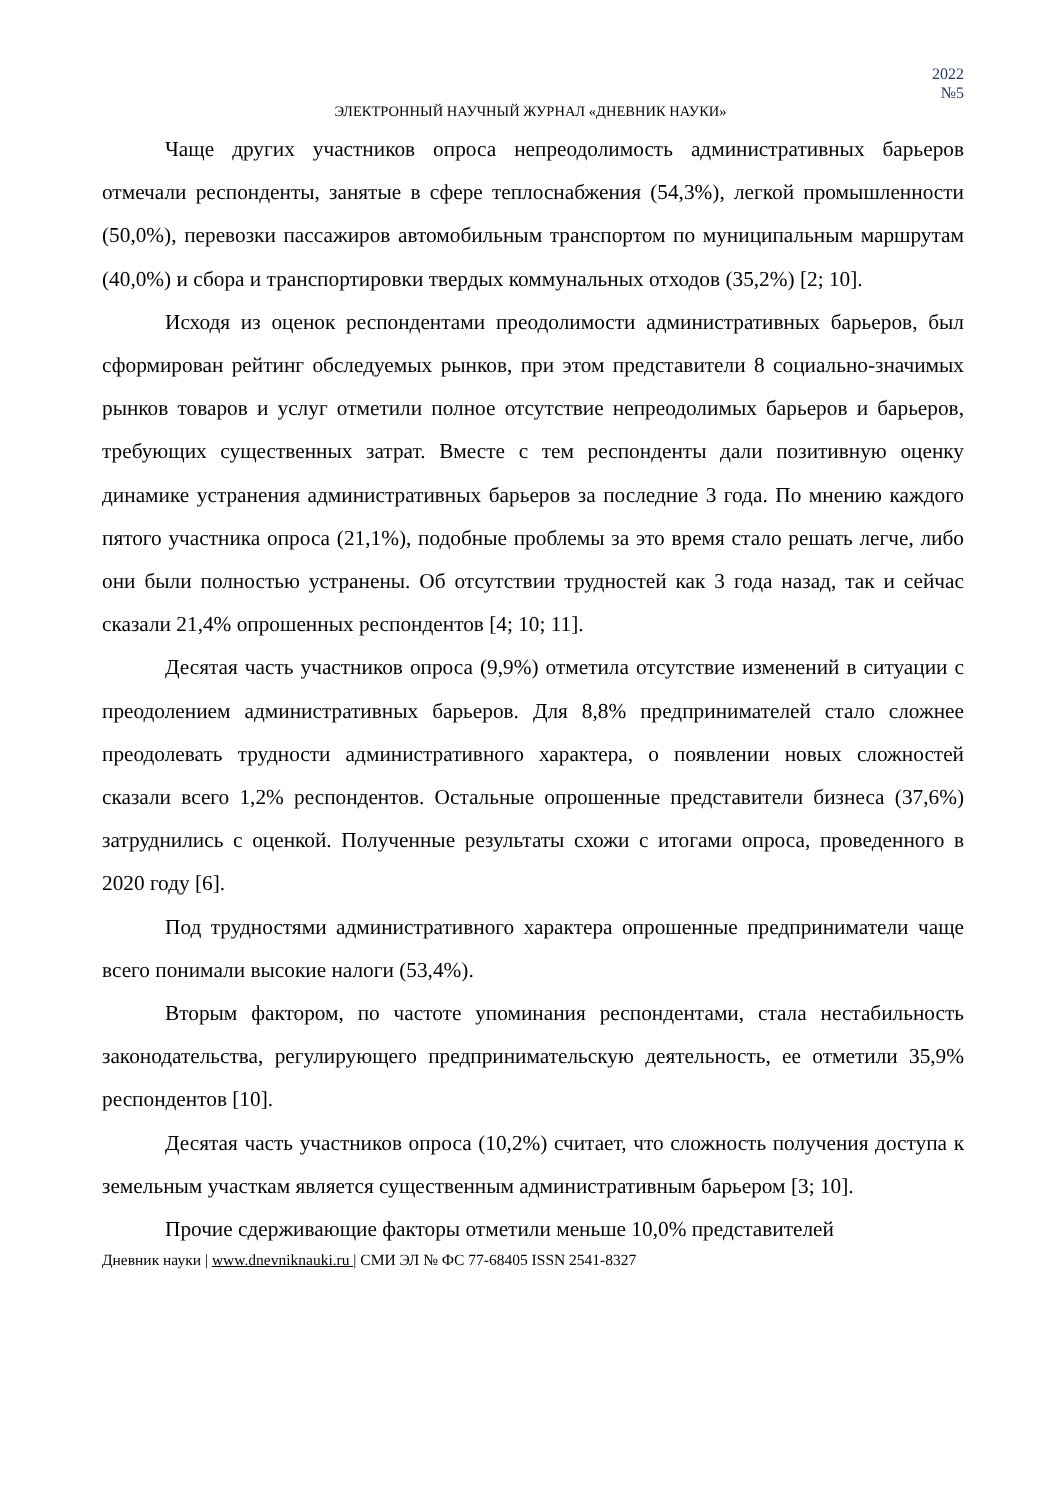2022
№5
ЭЛЕКТРОННЫЙ НАУЧНЫЙ ЖУРНАЛ «ДНЕВНИК НАУКИ»
Чаще других участников опроса непреодолимость административных барьеров отмечали респонденты, занятые в сфере теплоснабжения (54,3%), легкой промышленности (50,0%), перевозки пассажиров автомобильным транспортом по муниципальным маршрутам (40,0%) и сбора и транспортировки твердых коммунальных отходов (35,2%) [2; 10].
Исходя из оценок респондентами преодолимости административных барьеров, был сформирован рейтинг обследуемых рынков, при этом представители 8 социально-значимых рынков товаров и услуг отметили полное отсутствие непреодолимых барьеров и барьеров, требующих существенных затрат. Вместе с тем респонденты дали позитивную оценку динамике устранения административных барьеров за последние 3 года. По мнению каждого пятого участника опроса (21,1%), подобные проблемы за это время стало решать легче, либо они были полностью устранены. Об отсутствии трудностей как 3 года назад, так и сейчас сказали 21,4% опрошенных респондентов [4; 10; 11].
Десятая часть участников опроса (9,9%) отметила отсутствие изменений в ситуации с преодолением административных барьеров. Для 8,8% предпринимателей стало сложнее преодолевать трудности административного характера, о появлении новых сложностей сказали всего 1,2% респондентов. Остальные опрошенные представители бизнеса (37,6%) затруднились с оценкой. Полученные результаты схожи с итогами опроса, проведенного в 2020 году [6].
Под трудностями административного характера опрошенные предприниматели чаще всего понимали высокие налоги (53,4%).
Вторым фактором, по частоте упоминания респондентами, стала нестабильность законодательства, регулирующего предпринимательскую деятельность, ее отметили 35,9% респондентов [10].
Десятая часть участников опроса (10,2%) считает, что сложность получения доступа к земельным участкам является существенным административным барьером [3; 10].
Прочие сдерживающие факторы отметили меньше 10,0% представителей
Дневник науки | www.dnevniknauki.ru | СМИ ЭЛ № ФС 77-68405 ISSN 2541-8327